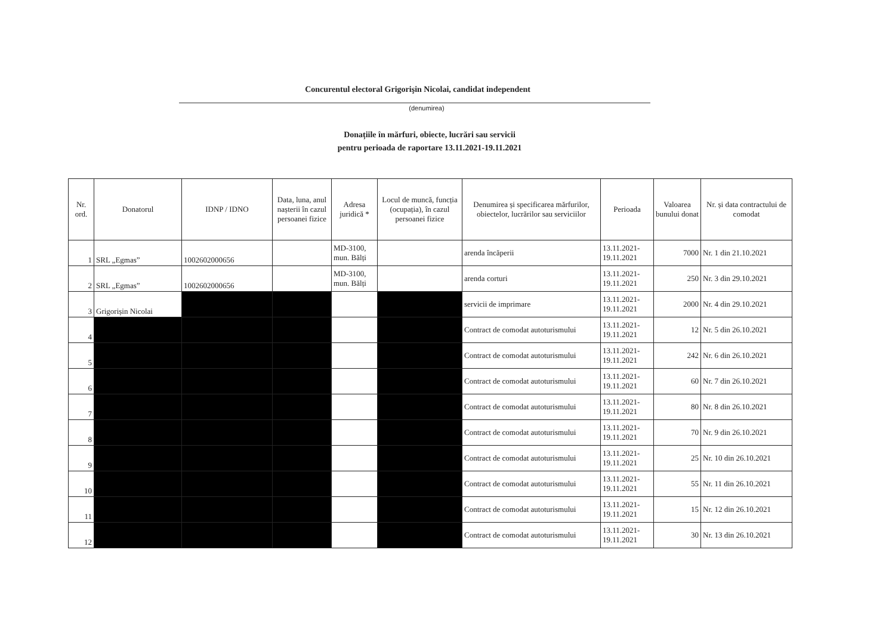Concurentul electoral Grigorişin Nicolai, candidat independent
(denumirea)
Donațiile în mărfuri, obiecte, lucrări sau servicii
pentru perioada de raportare 13.11.2021-19.11.2021
| Nr. ord. | Donatorul | IDNP / IDNO | Data, luna, anul nașterii în cazul persoanei fizice | Adresa juridică * | Locul de muncă, funcția (ocupația), în cazul persoanei fizice | Denumirea și specificarea mărfurilor, obiectelor, lucrărilor sau serviciilor | Perioada | Valoarea bunului donat | Nr. și data contractului de comodat |
| --- | --- | --- | --- | --- | --- | --- | --- | --- | --- |
| 1 | SRL „Egmas” | 1002602000656 | | MD-3100, mun. Bălți | | arenda încăperii | 13.11.2021-19.11.2021 | 7000 | Nr. 1 din 21.10.2021 |
| 2 | SRL „Egmas” | 1002602000656 | | MD-3100, mun. Bălți | | arenda corturi | 13.11.2021-19.11.2021 | 250 | Nr. 3 din 29.10.2021 |
| 3 | Grigorișin Nicolai | | | | | servicii de imprimare | 13.11.2021-19.11.2021 | 2000 | Nr. 4 din 29.10.2021 |
| 4 | | | | | | Contract de comodat autoturismului | 13.11.2021-19.11.2021 | 12 | Nr. 5 din 26.10.2021 |
| 5 | | | | | | Contract de comodat autoturismului | 13.11.2021-19.11.2021 | 242 | Nr. 6 din 26.10.2021 |
| 6 | | | | | | Contract de comodat autoturismului | 13.11.2021-19.11.2021 | 60 | Nr. 7 din 26.10.2021 |
| 7 | | | | | | Contract de comodat autoturismului | 13.11.2021-19.11.2021 | 80 | Nr. 8 din 26.10.2021 |
| 8 | | | | | | Contract de comodat autoturismului | 13.11.2021-19.11.2021 | 70 | Nr. 9 din 26.10.2021 |
| 9 | | | | | | Contract de comodat autoturismului | 13.11.2021-19.11.2021 | 25 | Nr. 10 din 26.10.2021 |
| 10 | | | | | | Contract de comodat autoturismului | 13.11.2021-19.11.2021 | 55 | Nr. 11 din 26.10.2021 |
| 11 | | | | | | Contract de comodat autoturismului | 13.11.2021-19.11.2021 | 15 | Nr. 12 din 26.10.2021 |
| 12 | | | | | | Contract de comodat autoturismului | 13.11.2021-19.11.2021 | 30 | Nr. 13 din 26.10.2021 |